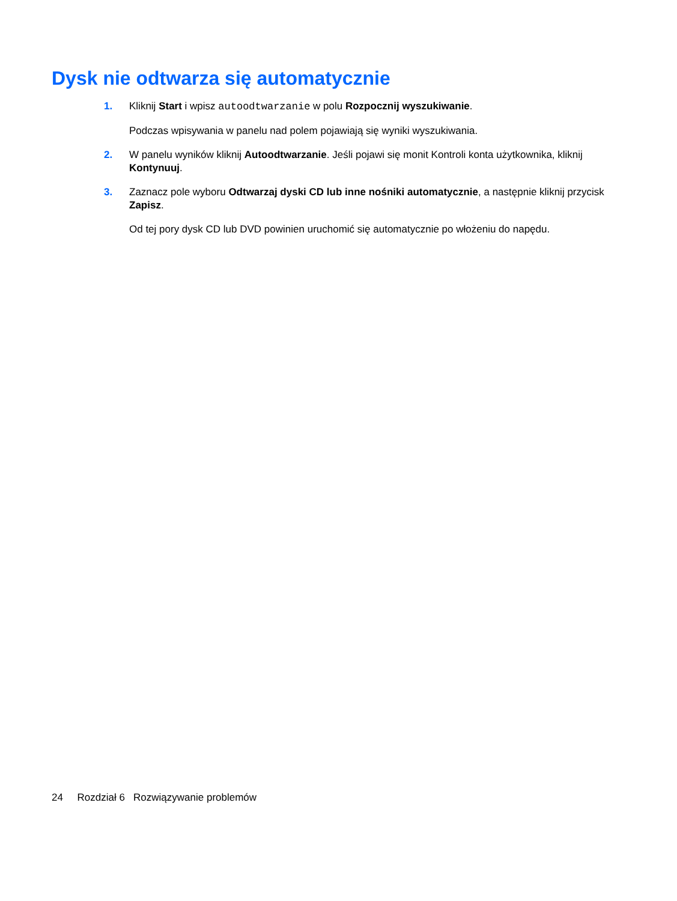Dysk nie odtwarza się automatycznie
1. Kliknij Start i wpisz autoodtwarzanie w polu Rozpocznij wyszukiwanie.
Podczas wpisywania w panelu nad polem pojawiają się wyniki wyszukiwania.
2. W panelu wyników kliknij Autoodtwarzanie. Jeśli pojawi się monit Kontroli konta użytkownika, kliknij Kontynuuj.
3. Zaznacz pole wyboru Odtwarzaj dyski CD lub inne nośniki automatycznie, a następnie kliknij przycisk Zapisz.
Od tej pory dysk CD lub DVD powinien uruchomić się automatycznie po włożeniu do napędu.
24 Rozdział 6 Rozwiązywanie problemów